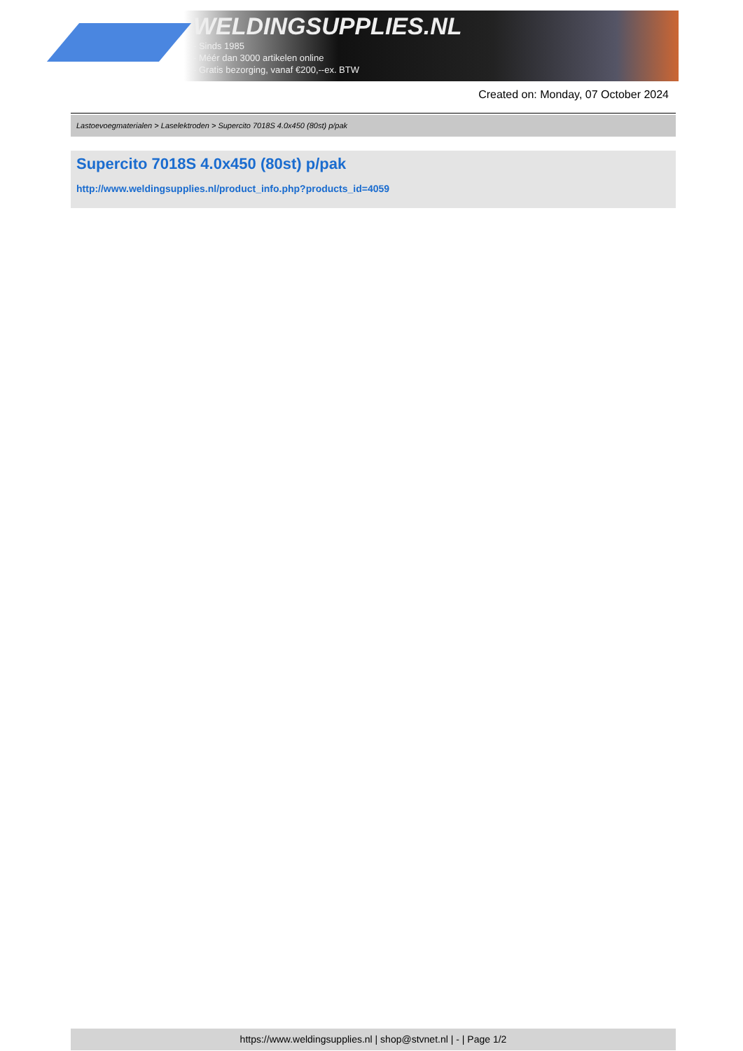WELDINGSUPPLIES.NL
- Sinds 1985
- Méér dan 3000 artikelen online
- Gratis bezorging, vanaf €200,--ex. BTW
Created on: Monday, 07 October 2024
Lastoevoegmaterialen > Laselektroden > Supercito 7018S 4.0x450 (80st) p/pak
Supercito 7018S 4.0x450 (80st) p/pak
http://www.weldingsupplies.nl/product_info.php?products_id=4059
https://www.weldingsupplies.nl | shop@stvnet.nl | - | Page 1/2